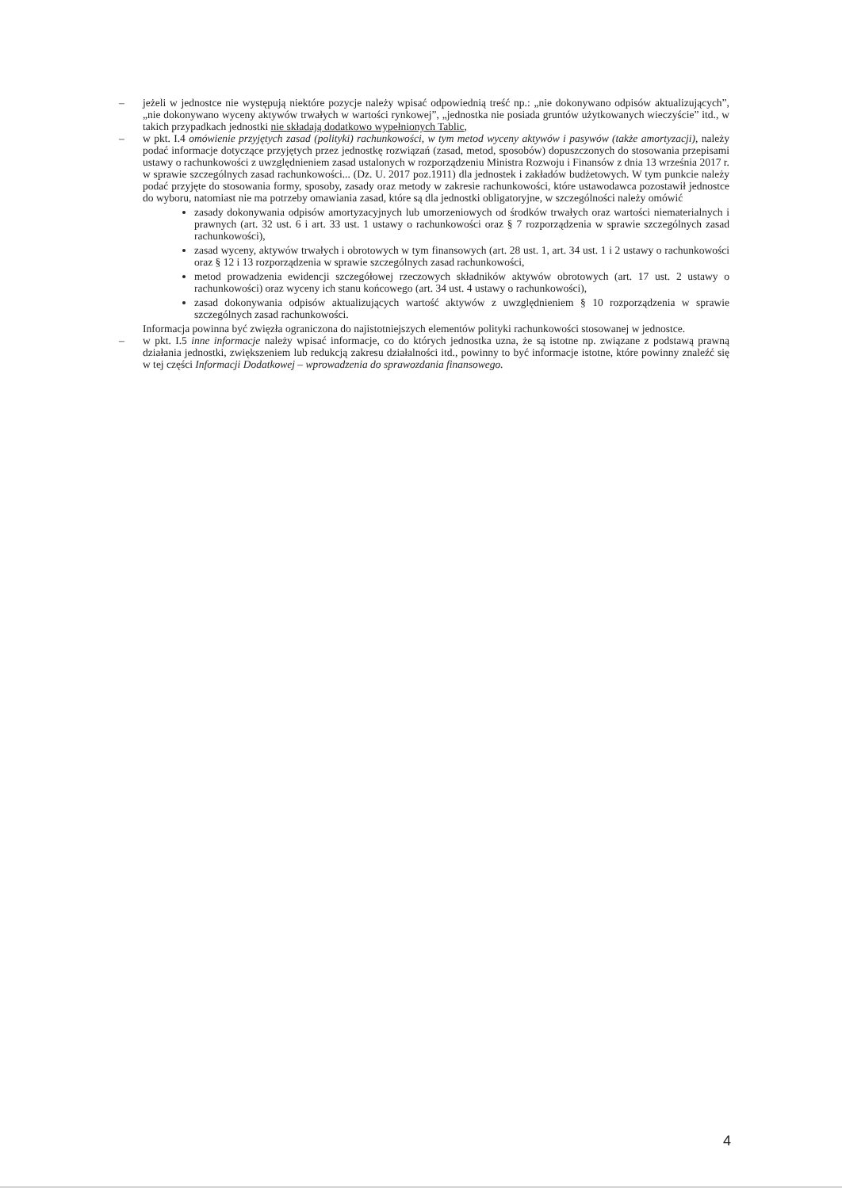– jeżeli w jednostce nie występują niektóre pozycje należy wpisać odpowiednią treść np.: „nie dokonywano odpisów aktualizujących”, „nie dokonywano wyceny aktywów trwałych w wartości rynkowej”, „jednostka nie posiada gruntów użytkowanych wieczyście” itd., w takich przypadkach jednostki nie składają dodatkowo wypełnionych Tablic,
– w pkt. I.4 omówienie przyjętych zasad (polityki) rachunkowości, w tym metod wyceny aktywów i pasywów (także amortyzacji), należy podać informacje dotyczące przyjętych przez jednostkę rozwiązań (zasad, metod, sposobów) dopuszczonych do stosowania przepisami ustawy o rachunkowości z uwzględnieniem zasad ustalonych w rozporządzeniu Ministra Rozwoju i Finansów z dnia 13 września 2017 r. w sprawie szczególnych zasad rachunkowości... (Dz. U. 2017 poz.1911) dla jednostek i zakładów budżetowych. W tym punkcie należy podać przyjęte do stosowania formy, sposoby, zasady oraz metody w zakresie rachunkowości, które ustawodawca pozostawił jednostce do wyboru, natomiast nie ma potrzeby omawiania zasad, które są dla jednostki obligatoryjne, w szczególności należy omówić
zasady dokonywania odpisów amortyzacyjnych lub umorzeniowych od środków trwałych oraz wartości niematerialnych i prawnych (art. 32 ust. 6 i art. 33 ust. 1 ustawy o rachunkowości oraz § 7 rozporządzenia w sprawie szczególnych zasad rachunkowości),
zasad wyceny, aktywów trwałych i obrotowych w tym finansowych (art. 28 ust. 1, art. 34 ust. 1 i 2 ustawy o rachunkowości oraz § 12 i 13 rozporządzenia w sprawie szczególnych zasad rachunkowości,
metod prowadzenia ewidencji szczegółowej rzeczowych składników aktywów obrotowych (art. 17 ust. 2 ustawy o rachunkowości) oraz wyceny ich stanu końcowego (art. 34 ust. 4 ustawy o rachunkowości),
zasad dokonywania odpisów aktualizujących wartość aktywów z uwzględnieniem § 10 rozporządzenia w sprawie szczególnych zasad rachunkowości.
Informacja powinna być zwięzła ograniczona do najistotniejszych elementów polityki rachunkowości stosowanej w jednostce.
– w pkt. I.5 inne informacje należy wpisać informacje, co do których jednostka uzna, że są istotne np. związane z podstawą prawną działania jednostki, zwiększeniem lub redukcją zakresu działalności itd., powinny to być informacje istotne, które powinny znaleźć się w tej części Informacji Dodatkowej – wprowadzenia do sprawozdania finansowego.
4